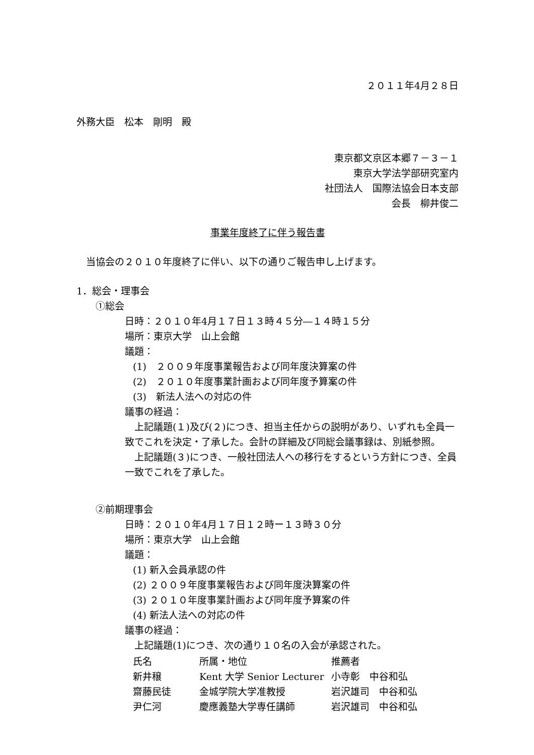２０１１年4月２８日
外務大臣　松本　剛明　殿
東京都文京区本郷７－３－１
東京大学法学部研究室内
社団法人　国際法協会日本支部
会長　柳井俊二
事業年度終了に伴う報告書
　当協会の２０１０年度終了に伴い、以下の通りご報告申し上げます。
1．総会・理事会
①総会
日時：２０１０年4月１７日１３時４５分―１４時１５分
場所：東京大学　山上会館
議題：
(1)　２００９年度事業報告および同年度決算案の件
(2)　２０１０年度事業計画および同年度予算案の件
(3)　新法人法への対応の件
議事の経過：
　上記議題(１)及び(２)につき、担当主任からの説明があり、いずれも全員一致でこれを決定・了承した。会計の詳細及び同総会議事録は、別紙参照。
　上記議題(３)につき、一般社団法人への移行をするという方針につき、全員一致でこれを了承した。
②前期理事会
日時：２０１０年4月１７日１２時ー１３時３０分
場所：東京大学　山上会館
議題：
(1) 新入会員承認の件
(2) ２００９年度事業報告および同年度決算案の件
(3) ２０１０年度事業計画および同年度予算案の件
(4) 新法人法への対応の件
議事の経過：
　上記議題(1)につき、次の通り１０名の入会が承認された。
| 氏名 | 所属・地位 | 推薦者 |
| 新井穣 | Kent 大学 Senior Lecturer | 小寺彰 中谷和弘 |
| 齋藤民徒 | 金城学院大学准教授 | 岩沢雄司 中谷和弘 |
| 尹仁河 | 慶應義塾大学専任講師 | 岩沢雄司 中谷和弘 |